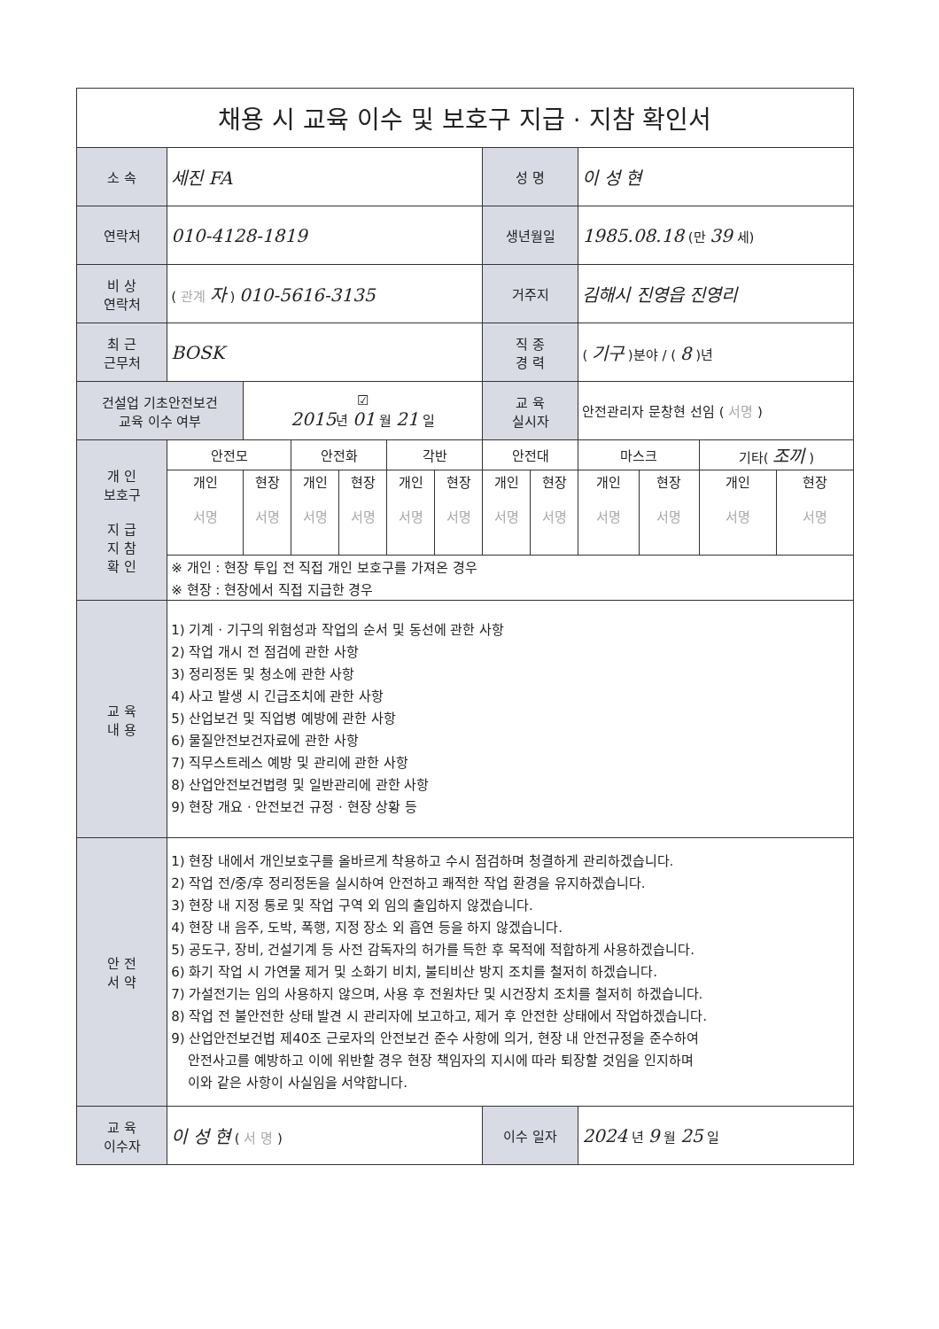| 채용 시 교육 이수 및 보호구 지급 · 지참 확인서 | | | | | | | | | | | | |
| 소 속 | 세진 FA | | | | | | 성 명 | | 이 성 현 | | | |
| 연락처 | 010-4128-1819 | | | | | | 생년월일 | | 1985.08.18 (만 39 세) | | | |
| 비 상 연락처 | ( 관계 자 ) 010-5616-3135 | | | | | | 거주지 | | 김해시 진영읍 진영리 | | | |
| 최 근 근무처 | BOSK | | | | | | 직 종 경 력 | | ( 기구 )분야 / ( 8 )년 | | | |
| 건설업 기초안전보건 교육 이수 여부 | | ☑ 2015 년 01 월 21 일 | | | | | 교 육 실시자 | | 안전관리자 문창현 선임 ( 서명 ) | | | |
| 개 인 보호구 지 급 지 참 확 인 | 안전모 | | 안전화 | | 각반 | | 안전대 | | 마스크 | | 기타( 조끼 ) | |
| | 개인 서명 | 현장 서명 | 개인 서명 | 현장 서명 | 개인 서명 | 현장 서명 | 개인 서명 | 현장 서명 | 개인 서명 | 현장 서명 | 개인 서명 | 현장 서명 |
| | ※ 개인 : 현장 투입 전 직접 개인 보호구를 가져온 경우 | | | | | | | | | | | |
| | ※ 현장 : 현장에서 직접 지급한 경우 | | | | | | | | | | | |
| 교 육 내 용 | 1) 기계 · 기구의 위험성과 작업의 순서 및 동선에 관한 사항 2) 작업 개시 전 점검에 관한 사항 3) 정리정돈 및 청소에 관한 사항 4) 사고 발생 시 긴급조치에 관한 사항 5) 산업보건 및 직업병 예방에 관한 사항 6) 물질안전보건자료에 관한 사항 7) 직무스트레스 예방 및 관리에 관한 사항 8) 산업안전보건법령 및 일반관리에 관한 사항 9) 현장 개요 · 안전보건 규정 · 현장 상황 등 | | | | | | | | | | | |
| 안 전 서 약 | 1) 현장 내에서 개인보호구를 올바르게 착용하고 수시 점검하며 청결하게 관리하겠습니다. 2) 작업 전/중/후 정리정돈을 실시하여 안전하고 쾌적한 작업 환경을 유지하겠습니다. 3) 현장 내 지정 통로 및 작업 구역 외 임의 출입하지 않겠습니다. 4) 현장 내 음주, 도박, 폭행, 지정 장소 외 흡연 등을 하지 않겠습니다. 5) 공도구, 장비, 건설기계 등 사전 감독자의 허가를 득한 후 목적에 적합하게 사용하겠습니다. 6) 화기 작업 시 가연물 제거 및 소화기 비치, 불티비산 방지 조치를 철저히 하겠습니다. 7) 가설전기는 임의 사용하지 않으며, 사용 후 전원차단 및 시건장치 조치를 철저히 하겠습니다. 8) 작업 전 불안전한 상태 발견 시 관리자에 보고하고, 제거 후 안전한 상태에서 작업하겠습니다. 9) 산업안전보건법 제40조 근로자의 안전보건 준수 사항에 의거, 현장 내 안전규정을 준수하여 안전사고를 예방하고 이에 위반할 경우 현장 책임자의 지시에 따라 퇴장할 것임을 인지하며 이와 같은 사항이 사실임을 서약합니다. | | | | | | | | | | | |
| 교 육 이수자 | 이 성 현 ( 서 명 ) | | | | | | 이수 일자 | | 2024 년 9 월 25 일 | | | |